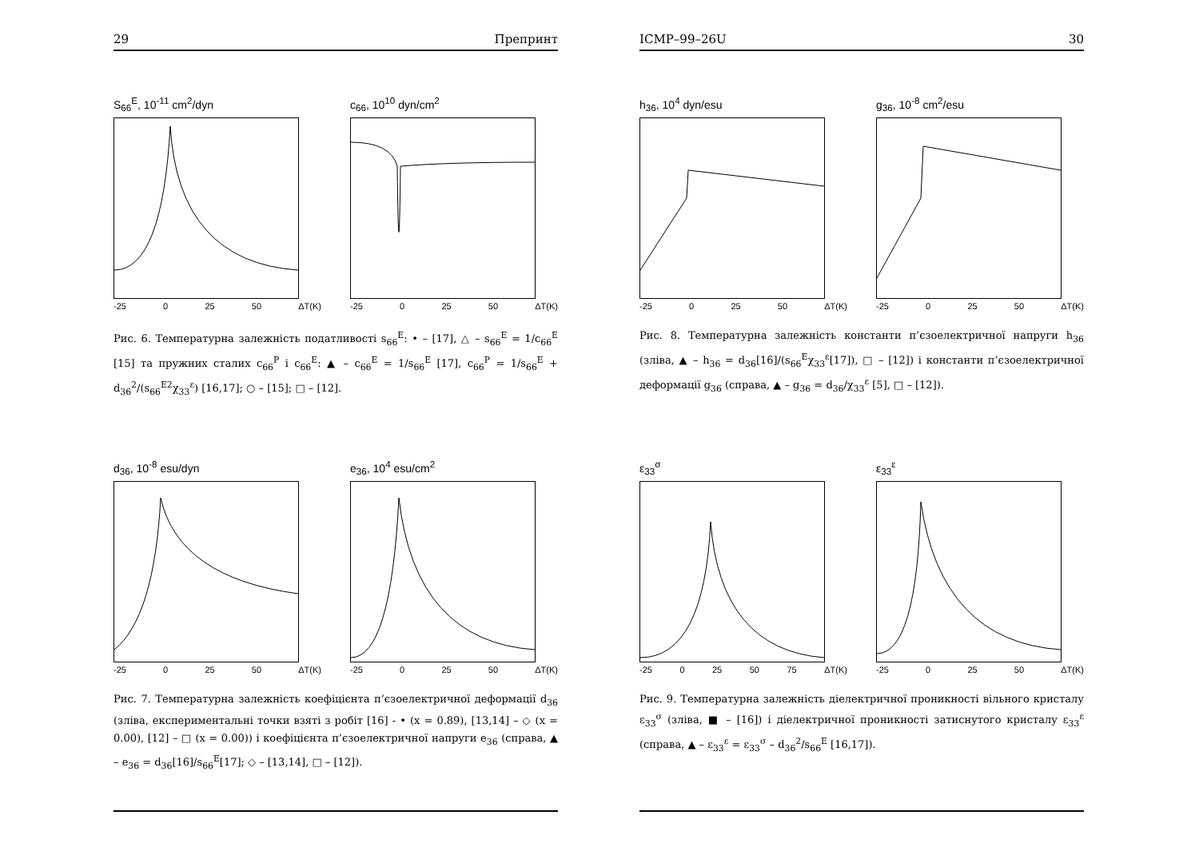29 Препринт
S<sub>66</sub><sup>E</sup>, 10<sup>-11</sup> cm<sup>2</sup>/dyn
-25 0 25 50 ΔT(K)
c<sub>66</sub>, 10<sup>10</sup> dyn/cm<sup>2</sup>
-25 0 25 50 ΔT(K)
Рис. 6. Температурна залежність податливості s<sub>66</sub><sup>E</sup>: • – [17], △ – s<sub>66</sub><sup>E</sup> = 1/c<sub>66</sub><sup>E</sup> [15] та пружних сталих c<sub>66</sub><sup>P</sup> і c<sub>66</sub><sup>E</sup>: ▲ – c<sub>66</sub><sup>E</sup> = 1/s<sub>66</sub><sup>E</sup> [17], c<sub>66</sub><sup>P</sup> = 1/s<sub>66</sub><sup>E</sup> + d<sub>36</sub><sup>2</sup>/(s<sub>66</sub><sup>E2</sup>χ<sub>33</sub><sup>ε</sup>) [16,17]; ○ – [15]; □ – [12].
d<sub>36</sub>, 10<sup>-8</sup> esu/dyn
-25 0 25 50 ΔT(K)
e<sub>36</sub>, 10<sup>4</sup> esu/cm<sup>2</sup>
-25 0 25 50 ΔT(K)
Рис. 7. Температурна залежність коефіцієнта п’єзоелектричної деформації d<sub>36</sub> (зліва, експериментальні точки взяті з робіт [16] - • (x = 0.89), [13,14] – ◇ (x = 0.00), [12] – □ (x = 0.00)) і коефіцієнта п’єзоелектричної напруги e<sub>36</sub> (справа, ▲ – e<sub>36</sub> = d<sub>36</sub>[16]/s<sub>66</sub><sup>E</sup>[17]; ◇ – [13,14], □ – [12]).
ICMP–99–26U 30
h<sub>36</sub>, 10<sup>4</sup> dyn/esu
-25 0 25 50 ΔT(K)
g<sub>36</sub>, 10<sup>-8</sup> cm<sup>2</sup>/esu
-25 0 25 50 ΔT(K)
Рис. 8. Температурна залежність константи п’єзоелектричної напруги h<sub>36</sub> (зліва, ▲ – h<sub>36</sub> = d<sub>36</sub>[16]/(s<sub>66</sub><sup>E</sup>χ<sub>33</sub><sup>ε</sup>[17]), □ – [12]) і константи п’єзоелектричної деформації g<sub>36</sub> (справа, ▲ – g<sub>36</sub> = d<sub>36</sub>/χ<sub>33</sub><sup>ε</sup> [5], □ – [12]).
ε<sub>33</sub><sup>σ</sup>
-25 0 25 50 75 ΔT(K)
ε<sub>33</sub><sup>ε</sup>
-25 0 25 50 ΔT(K)
Рис. 9. Температурна залежність діелектричної проникності вільного кристалу ε<sub>33</sub><sup>σ</sup> (зліва, ■ – [16]) і діелектричної проникності затиснутого кристалу ε<sub>33</sub><sup>ε</sup> (справа, ▲ – ε<sub>33</sub><sup>ε</sup> = ε<sub>33</sub><sup>σ</sup> – d<sub>36</sub><sup>2</sup>/s<sub>66</sub><sup>E</sup> [16,17]).